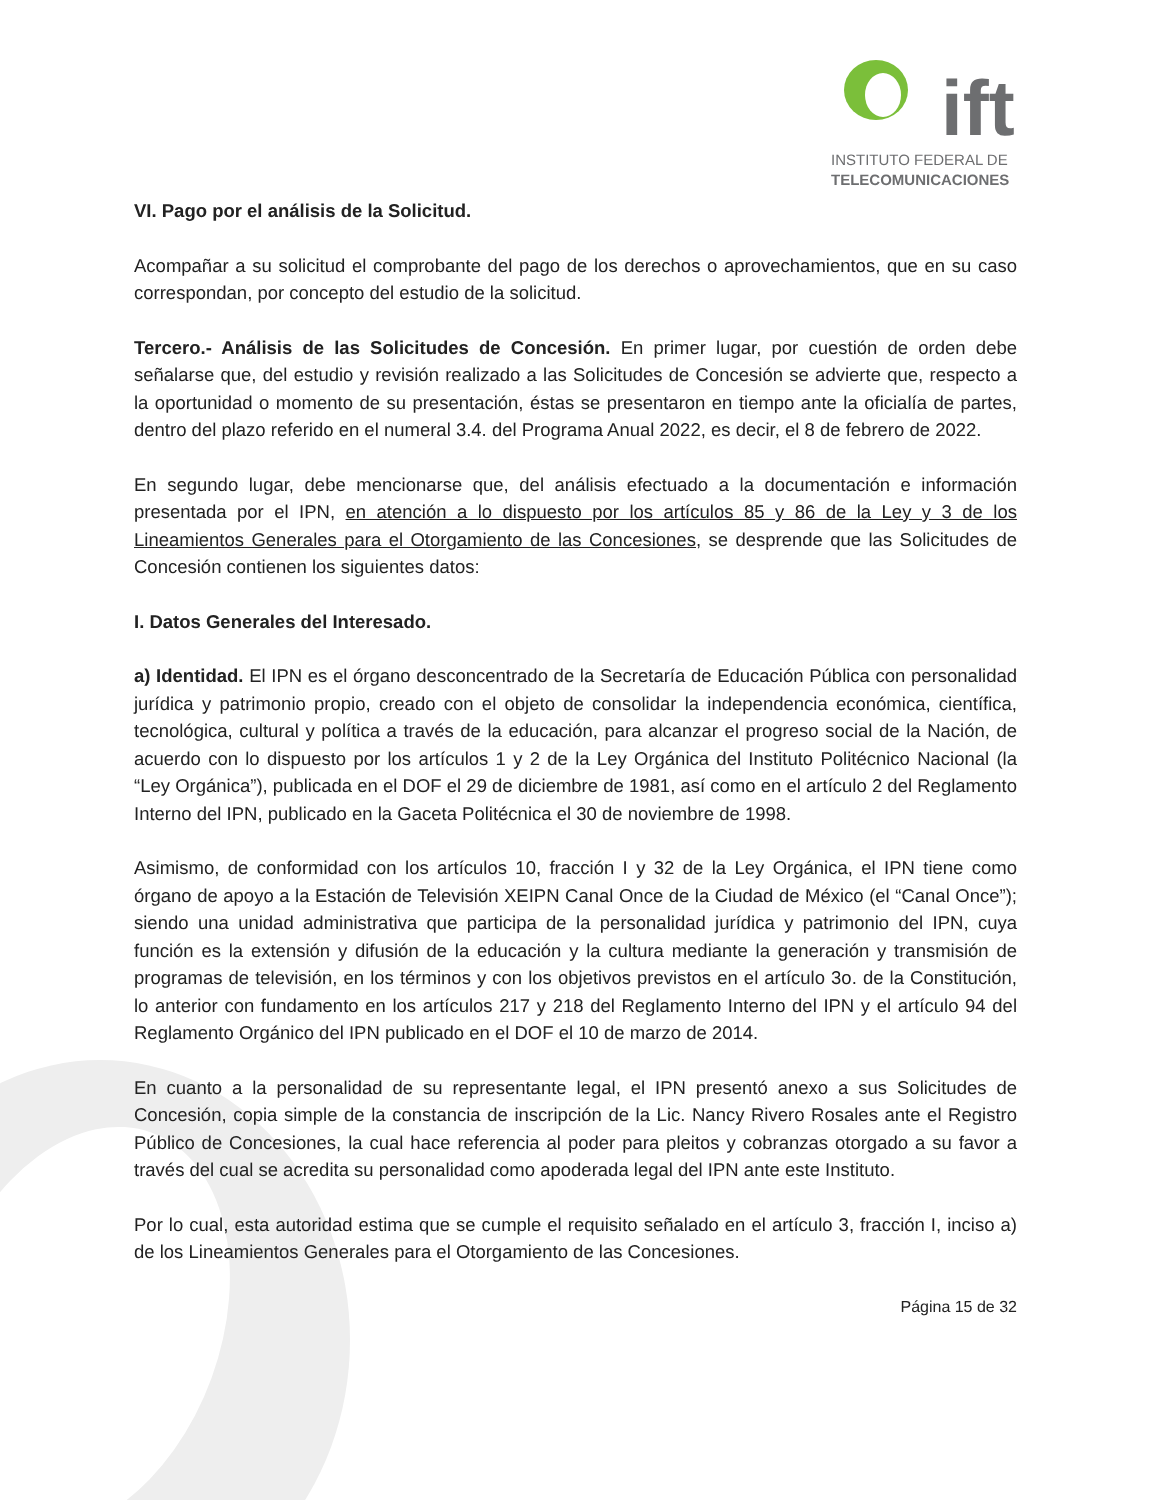ift
INSTITUTO FEDERAL DE
TELECOMUNICACIONES
VI. Pago por el análisis de la Solicitud.
Acompañar a su solicitud el comprobante del pago de los derechos o aprovechamientos, que en su caso correspondan, por concepto del estudio de la solicitud.
Tercero.- Análisis de las Solicitudes de Concesión. En primer lugar, por cuestión de orden debe señalarse que, del estudio y revisión realizado a las Solicitudes de Concesión se advierte que, respecto a la oportunidad o momento de su presentación, éstas se presentaron en tiempo ante la oficialía de partes, dentro del plazo referido en el numeral 3.4. del Programa Anual 2022, es decir, el 8 de febrero de 2022.
En segundo lugar, debe mencionarse que, del análisis efectuado a la documentación e información presentada por el IPN, en atención a lo dispuesto por los artículos 85 y 86 de la Ley y 3 de los Lineamientos Generales para el Otorgamiento de las Concesiones, se desprende que las Solicitudes de Concesión contienen los siguientes datos:
I. Datos Generales del Interesado.
a) Identidad. El IPN es el órgano desconcentrado de la Secretaría de Educación Pública con personalidad jurídica y patrimonio propio, creado con el objeto de consolidar la independencia económica, científica, tecnológica, cultural y política a través de la educación, para alcanzar el progreso social de la Nación, de acuerdo con lo dispuesto por los artículos 1 y 2 de la Ley Orgánica del Instituto Politécnico Nacional (la “Ley Orgánica”), publicada en el DOF el 29 de diciembre de 1981, así como en el artículo 2 del Reglamento Interno del IPN, publicado en la Gaceta Politécnica el 30 de noviembre de 1998.
Asimismo, de conformidad con los artículos 10, fracción I y 32 de la Ley Orgánica, el IPN tiene como órgano de apoyo a la Estación de Televisión XEIPN Canal Once de la Ciudad de México (el “Canal Once”); siendo una unidad administrativa que participa de la personalidad jurídica y patrimonio del IPN, cuya función es la extensión y difusión de la educación y la cultura mediante la generación y transmisión de programas de televisión, en los términos y con los objetivos previstos en el artículo 3o. de la Constitución, lo anterior con fundamento en los artículos 217 y 218 del Reglamento Interno del IPN y el artículo 94 del Reglamento Orgánico del IPN publicado en el DOF el 10 de marzo de 2014.
En cuanto a la personalidad de su representante legal, el IPN presentó anexo a sus Solicitudes de Concesión, copia simple de la constancia de inscripción de la Lic. Nancy Rivero Rosales ante el Registro Público de Concesiones, la cual hace referencia al poder para pleitos y cobranzas otorgado a su favor a través del cual se acredita su personalidad como apoderada legal del IPN ante este Instituto.
Por lo cual, esta autoridad estima que se cumple el requisito señalado en el artículo 3, fracción I, inciso a) de los Lineamientos Generales para el Otorgamiento de las Concesiones.
Página 15 de 32